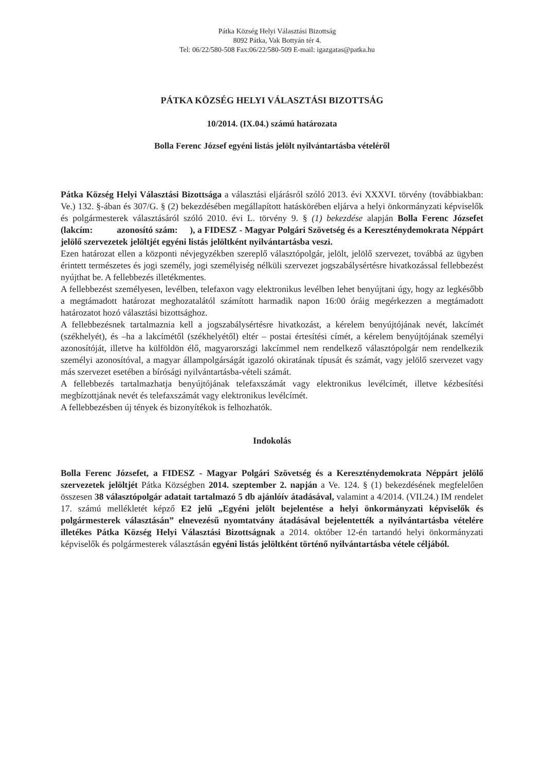Pátka Község Helyi Választási Bizottság
8092 Pátka, Vak Bottyán tér 4.
Tel: 06/22/580-508 Fax:06/22/580-509 E-mail: igazgatas@patka.hu
PÁTKA KÖZSÉG HELYI VÁLASZTÁSI BIZOTTSÁG
10/2014. (IX.04.) számú határozata
Bolla Ferenc József egyéni listás jelölt nyilvántartásba vételéről
Pátka Község Helyi Választási Bizottsága a választási eljárásról szóló 2013. évi XXXVI. törvény (továbbiakban: Ve.) 132. §-ában és 307/G. § (2) bekezdésében megállapított hatáskörében eljárva a helyi önkormányzati képviselők és polgármesterek választásáról szóló 2010. évi L. törvény 9. § (1) bekezdése alapján Bolla Ferenc Józsefet (lakcím: azonosító szám: ), a FIDESZ - Magyar Polgári Szövetség és a Kereszténydemokrata Néppárt jelölő szervezetek jelöltjét egyéni listás jelöltként nyilvántartásba veszi.
Ezen határozat ellen a központi névjegyzékben szereplő választópolgár, jelölt, jelölő szervezet, továbbá az ügyben érintett természetes és jogi személy, jogi személyiség nélküli szervezet jogszabálysértésre hivatkozással fellebbezést nyújthat be. A fellebbezés illetékmentes.
A fellebbezést személyesen, levélben, telefaxon vagy elektronikus levélben lehet benyújtani úgy, hogy az legkésőbb a megtámadott határozat meghozatalától számított harmadik napon 16:00 óráig megérkezzen a megtámadott határozatot hozó választási bizottsághoz.
A fellebbezésnek tartalmaznia kell a jogszabálysértésre hivatkozást, a kérelem benyújtójának nevét, lakcímét (székhelyét), és –ha a lakcímétől (székhelyétől) eltér – postai értesítési címét, a kérelem benyújtójának személyi azonosítóját, illetve ha külföldön élő, magyarországi lakcímmel nem rendelkező választópolgár nem rendelkezik személyi azonosítóval, a magyar állampolgárságát igazoló okiratának típusát és számát, vagy jelölő szervezet vagy más szervezet esetében a bírósági nyilvántartásba-vételi számát.
A fellebbezés tartalmazhatja benyújtójának telefaxszámát vagy elektronikus levélcímét, illetve kézbesítési megbízottjának nevét és telefaxszámát vagy elektronikus levélcímét.
A fellebbezésben új tények és bizonyítékok is felhozhatók.
Indokolás
Bolla Ferenc Józsefet, a FIDESZ - Magyar Polgári Szövetség és a Kereszténydemokrata Néppárt jelölő szervezetek jelöltjét Pátka Községben 2014. szeptember 2. napján a Ve. 124. § (1) bekezdésének megfelelően összesen 38 választópolgár adatait tartalmazó 5 db ajánlóív átadásával, valamint a 4/2014. (VII.24.) IM rendelet 17. számú mellékletét képző E2 jelű „Egyéni jelölt bejelentése a helyi önkormányzati képviselők és polgármesterek választásán” elnevezésű nyomtatvány átadásával bejelentették a nyilvántartásba vételére illetékes Pátka Község Helyi Választási Bizottságnak a 2014. október 12-én tartandó helyi önkormányzati képviselők és polgármesterek választásán egyéni listás jelöltként történő nyilvántartásba vétele céljából.